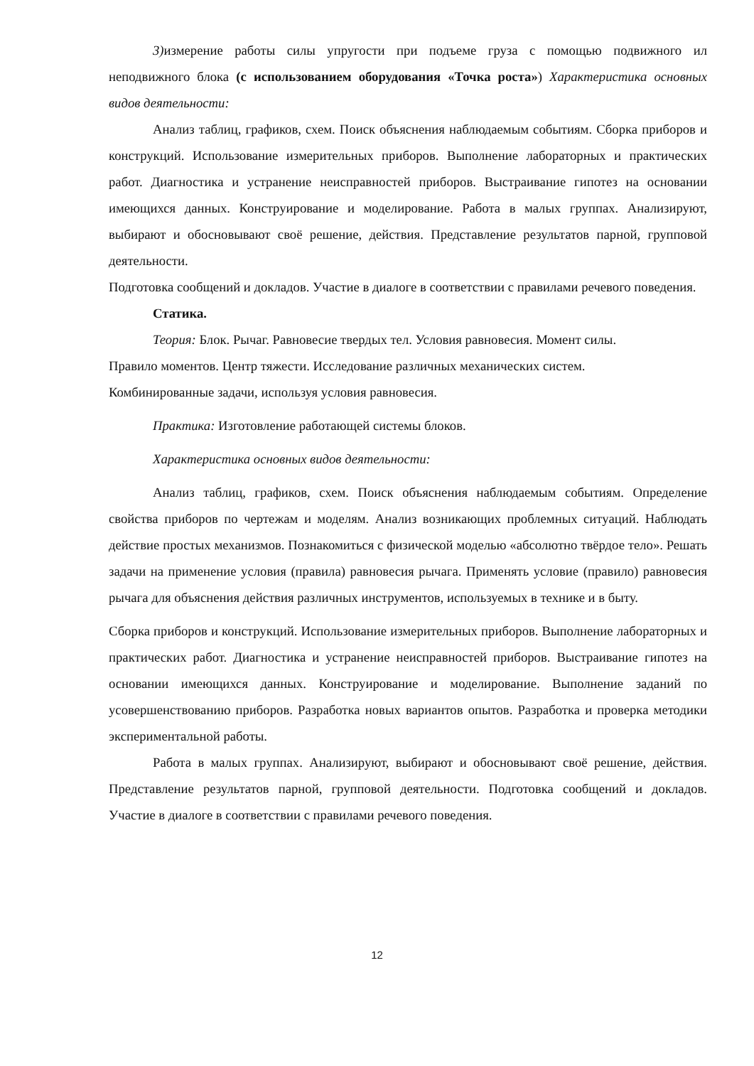3) измерение работы силы упругости при подъеме груза с помощью подвижного ил неподвижного блока (с использованием оборудования «Точка роста») Характеристика основных видов деятельности:
Анализ таблиц, графиков, схем. Поиск объяснения наблюдаемым событиям. Сборка приборов и конструкций. Использование измерительных приборов. Выполнение лабораторных и практических работ. Диагностика и устранение неисправностей приборов. Выстраивание гипотез на основании имеющихся данных. Конструирование и моделирование. Работа в малых группах. Анализируют, выбирают и обосновывают своё решение, действия. Представление результатов парной, групповой деятельности.
Подготовка сообщений и докладов. Участие в диалоге в соответствии с правилами речевого поведения.
Статика.
Теория: Блок. Рычаг. Равновесие твердых тел. Условия равновесия. Момент силы.
Правило моментов. Центр тяжести. Исследование различных механических систем.
Комбинированные задачи, используя условия равновесия.
Практика: Изготовление работающей системы блоков.
Характеристика основных видов деятельности:
Анализ таблиц, графиков, схем. Поиск объяснения наблюдаемым событиям. Определение свойства приборов по чертежам и моделям. Анализ возникающих проблемных ситуаций. Наблюдать действие простых механизмов. Познакомиться с физической моделью «абсолютно твёрдое тело». Решать задачи на применение условия (правила) равновесия рычага. Применять условие (правило) равновесия рычага для объяснения действия различных инструментов, используемых в технике и в быту.
Сборка приборов и конструкций. Использование измерительных приборов. Выполнение лабораторных и практических работ. Диагностика и устранение неисправностей приборов. Выстраивание гипотез на основании имеющихся данных. Конструирование и моделирование. Выполнение заданий по усовершенствованию приборов. Разработка новых вариантов опытов. Разработка и проверка методики экспериментальной работы.
Работа в малых группах. Анализируют, выбирают и обосновывают своё решение, действия. Представление результатов парной, групповой деятельности. Подготовка сообщений и докладов. Участие в диалоге в соответствии с правилами речевого поведения.
12